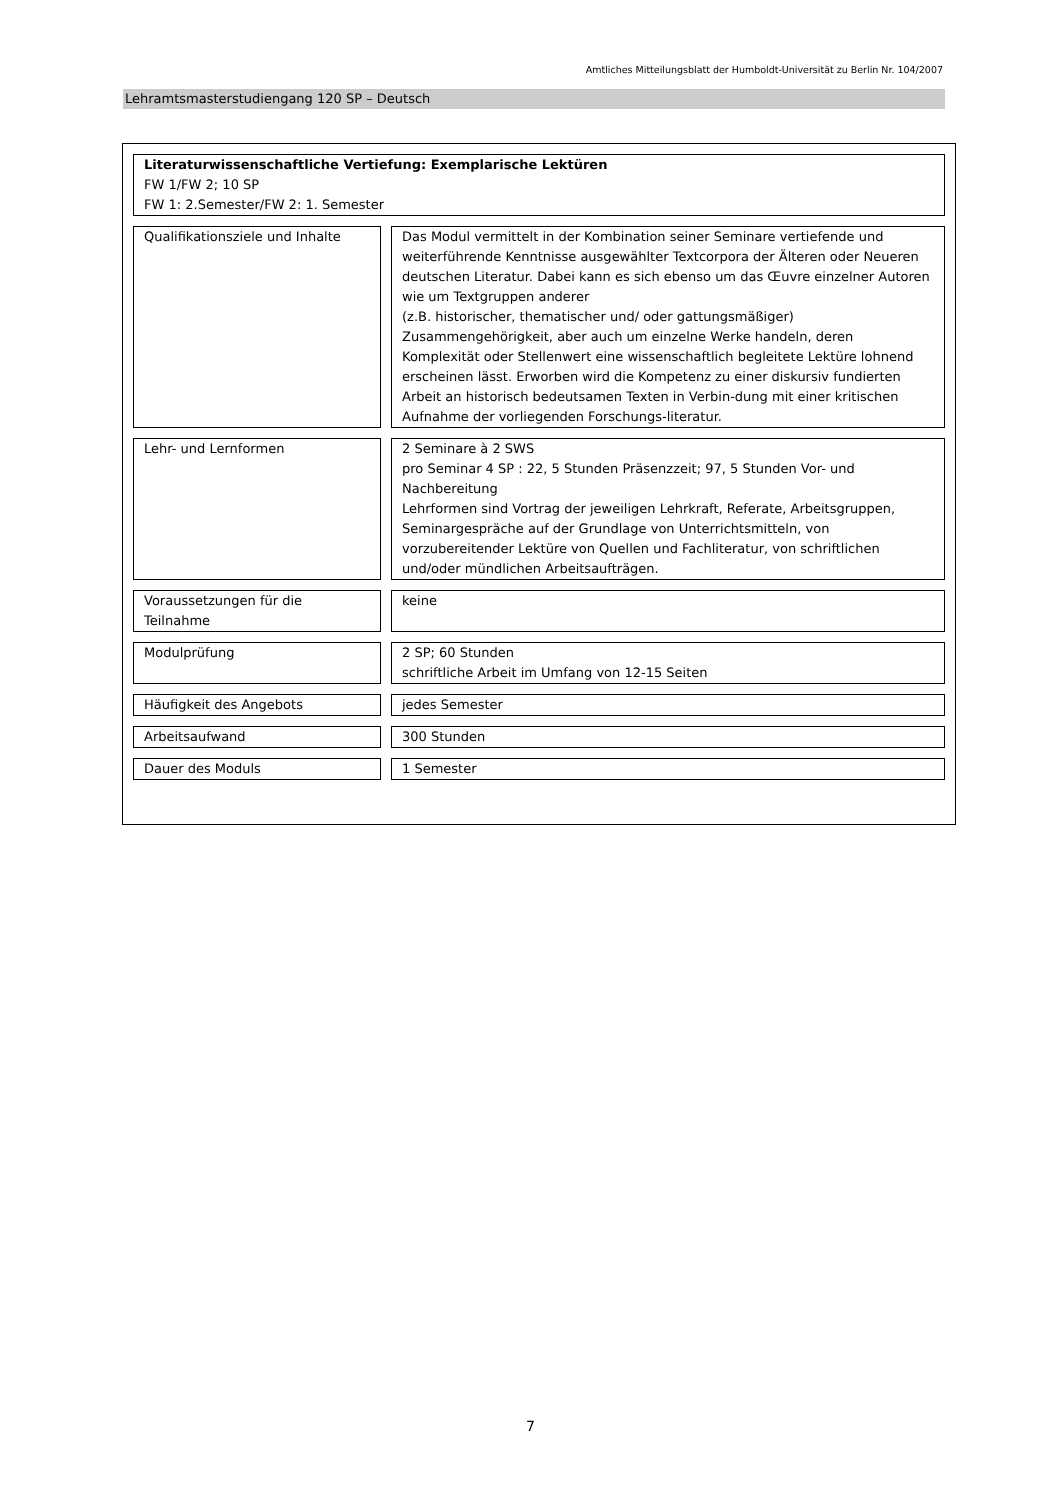Amtliches Mitteilungsblatt der Humboldt-Universität zu Berlin Nr. 104/2007
Lehramtsmasterstudiengang 120 SP – Deutsch
Literaturwissenschaftliche Vertiefung: Exemplarische Lektüren
FW 1/FW 2; 10 SP
FW 1: 2.Semester/FW 2: 1. Semester
Qualifikationsziele und Inhalte
Das Modul vermittelt in der Kombination seiner Seminare vertiefende und weiterführende Kenntnisse ausgewählter Textcorpora der Älteren oder Neueren deutschen Literatur. Dabei kann es sich ebenso um das Œuvre einzelner Autoren wie um Textgruppen anderer
(z.B. historischer, thematischer und/ oder gattungsmäßiger) Zusammengehörigkeit, aber auch um einzelne Werke handeln, deren Komplexität oder Stellenwert eine wissenschaftlich begleitete Lektüre lohnend erscheinen lässt. Erworben wird die Kompetenz zu einer diskursiv fundierten Arbeit an historisch bedeutsamen Texten in Verbin-dung mit einer kritischen Aufnahme der vorliegenden Forschungs-literatur.
Lehr- und Lernformen 2 Seminare à 2 SWS
pro Seminar 4 SP : 22, 5 Stunden Präsenzzeit; 97, 5 Stunden Vor- und Nachbereitung
Lehrformen sind Vortrag der jeweiligen Lehrkraft, Referate, Arbeitsgruppen, Seminargespräche auf der Grundlage von Unterrichtsmitteln, von vorzubereitender Lektüre von Quellen und Fachliteratur, von schriftlichen und/oder mündlichen Arbeitsaufträgen.
Voraussetzungen für die Teilnahme
keine
Modulprüfung
2 SP; 60 Stunden
schriftliche Arbeit im Umfang von 12-15 Seiten
Häufigkeit des Angebots jedes Semester
Arbeitsaufwand 300 Stunden
Dauer des Moduls 1 Semester
7